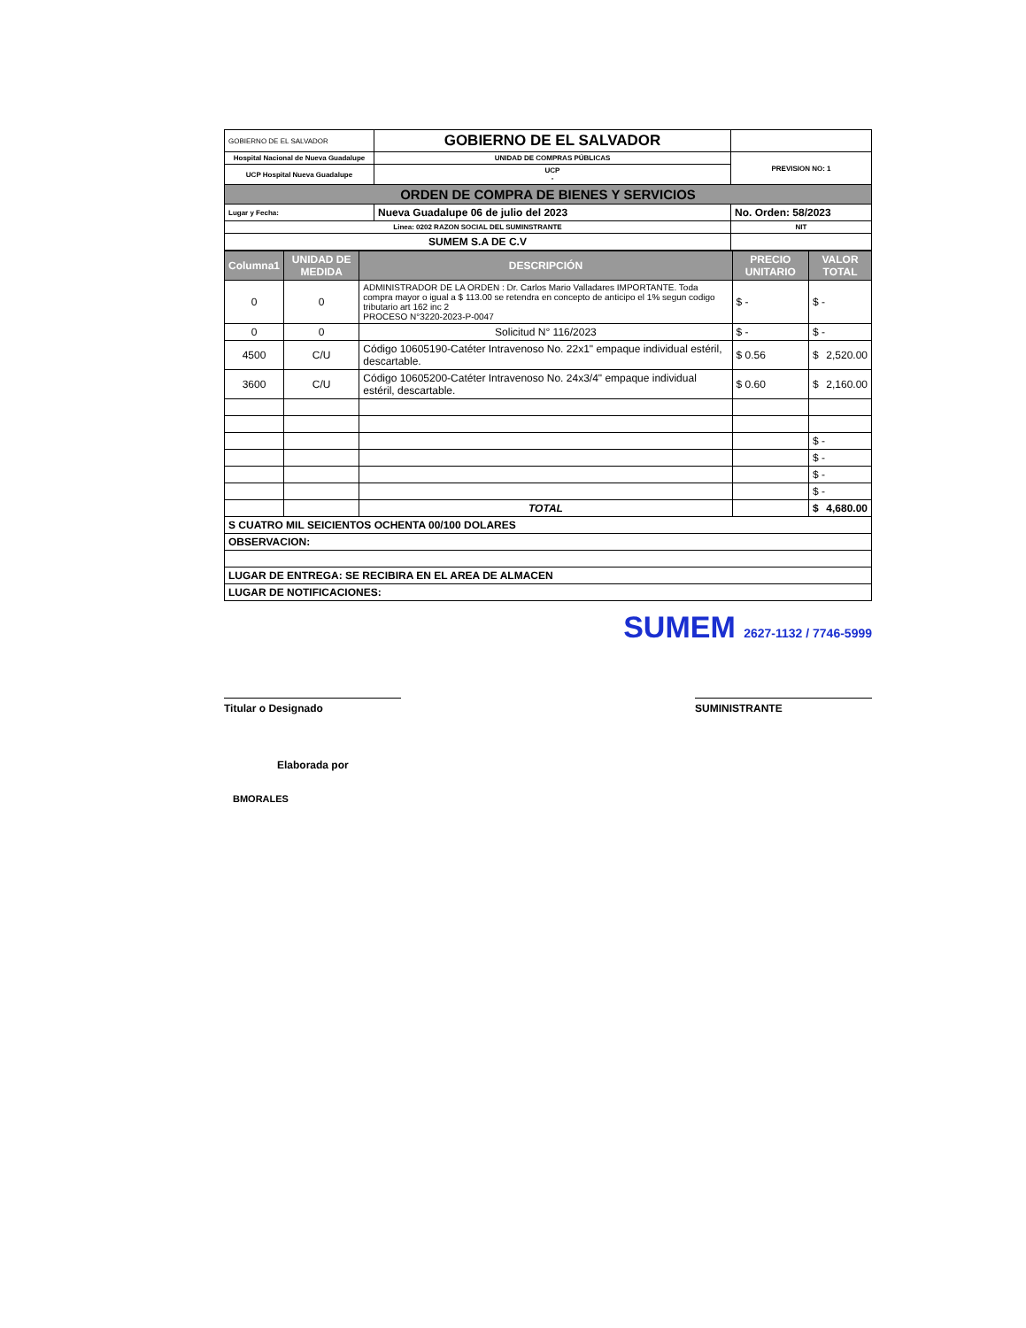| GOBIERNO DE EL SALVADOR | GOBIERNO DE EL SALVADOR | |
| Hospital Nacional de Nueva Guadalupe | UNIDAD DE COMPRAS PÚBLICAS | PREVISION NO: 1 |
| UCP Hospital Nueva Guadalupe | UCP - | |
| ORDEN DE COMPRA DE BIENES Y SERVICIOS | | |
| Lugar y Fecha: | Nueva Guadalupe 06 de julio del 2023 | No. Orden: 58/2023 |
| Linea: 0202 RAZON SOCIAL DEL SUMINSTRANTE | | NIT |
| SUMEM S.A DE C.V | | |
| Columna1 | UNIDAD DE MEDIDA | DESCRIPCIÓN | PRECIO UNITARIO | VALOR TOTAL |
| --- | --- | --- | --- | --- |
| 0 | 0 | ADMINISTRADOR DE LA ORDEN : Dr. Carlos Mario Valladares IMPORTANTE. Toda compra mayor o igual a $ 113.00 se retendra en concepto de anticipo el 1% segun codigo tributario art 162 inc 2 PROCESO N°3220-2023-P-0047 | $ - | $ - |
| 0 | 0 | Solicitud N° 116/2023 | $ - | $ - |
| 4500 | C/U | Código 10605190-Catéter Intravenoso No. 22x1" empaque individual estéril, descartable. | $ 0.56 | $ 2,520.00 |
| 3600 | C/U | Código 10605200-Catéter Intravenoso No. 24x3/4" empaque individual estéril, descartable. | $ 0.60 | $ 2,160.00 |
| | | | | $ - |
| | | | | $ - |
| | | | | $ - |
| | | | | $ - |
| | | TOTAL | | $ 4,680.00 |
| S CUATRO MIL SEICIENTOS OCHENTA 00/100 DOLARES | | | | |
| OBSERVACION: | | | | |
| LUGAR DE ENTREGA: SE RECIBIRA EN EL AREA DE ALMACEN | | | | |
| LUGAR DE NOTIFICACIONES: | | | | |
SUMEM 2627-1132 / 7746-5999
Titular o Designado SUMINISTRANTE
Elaborada por
BMORALES